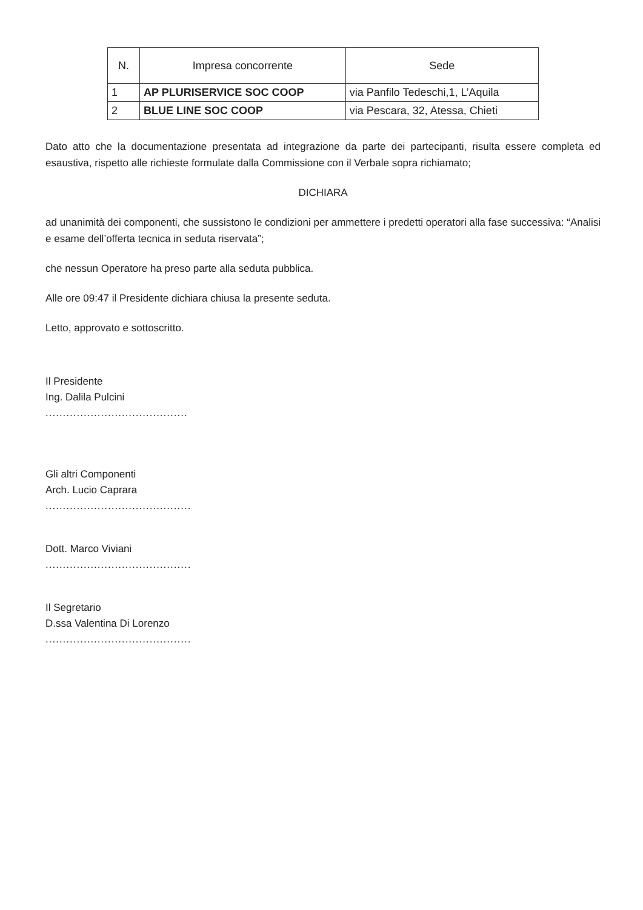| N. | Impresa concorrente | Sede |
| --- | --- | --- |
| 1 | AP PLURISERVICE SOC COOP | via Panfilo Tedeschi,1, L’Aquila |
| 2 | BLUE LINE SOC COOP | via Pescara, 32, Atessa, Chieti |
Dato atto che la documentazione presentata ad integrazione da parte dei partecipanti, risulta essere completa ed esaustiva, rispetto alle richieste formulate dalla Commissione con il Verbale sopra richiamato;
DICHIARA
ad unanimità dei componenti, che sussistono le condizioni per ammettere i predetti operatori alla fase successiva: “Analisi e esame dell’offerta tecnica in seduta riservata”;
che nessun Operatore ha preso parte alla seduta pubblica.
Alle ore 09:47 il Presidente dichiara chiusa la presente seduta.
Letto, approvato e sottoscritto.
Il Presidente
Ing. Dalila Pulcini
.........................................
Gli altri Componenti
Arch. Lucio Caprara
..........................................
Dott. Marco Viviani
..........................................
Il Segretario
D.ssa Valentina Di Lorenzo
..........................................